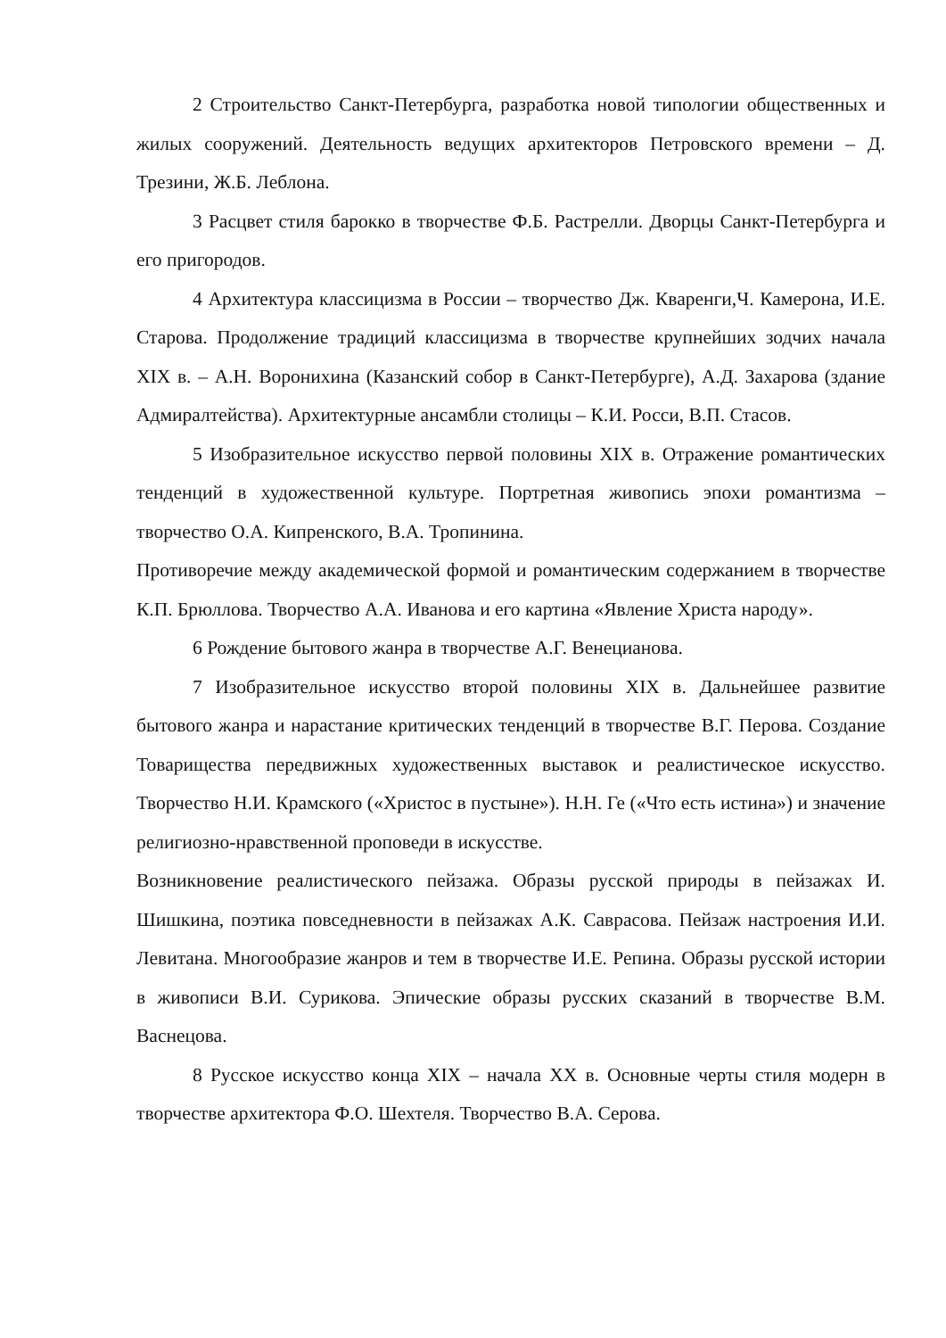2 Строительство Санкт-Петербурга, разработка новой типологии общественных и жилых сооружений. Деятельность ведущих архитекторов Петровского времени – Д. Трезини, Ж.Б. Леблона.
3 Расцвет стиля барокко в творчестве Ф.Б. Растрелли. Дворцы Санкт-Петербурга и его пригородов.
4 Архитектура классицизма в России – творчество Дж. Кваренги,Ч. Камерона, И.Е. Старова. Продолжение традиций классицизма в творчестве крупнейших зодчих начала XIX в. – А.Н. Воронихина (Казанский собор в Санкт-Петербурге), А.Д. Захарова (здание Адмиралтейства). Архитектурные ансамбли столицы – К.И. Росси, В.П. Стасов.
5 Изобразительное искусство первой половины XIX в. Отражение романтических тенденций в художественной культуре. Портретная живопись эпохи романтизма – творчество О.А. Кипренского, В.А. Тропинина.
Противоречие между академической формой и романтическим содержанием в творчестве К.П. Брюллова. Творчество А.А. Иванова и его картина «Явление Христа народу».
6 Рождение бытового жанра в творчестве А.Г. Венецианова.
7 Изобразительное искусство второй половины XIX в. Дальнейшее развитие бытового жанра и нарастание критических тенденций в творчестве В.Г. Перова. Создание Товарищества передвижных художественных выставок и реалистическое искусство. Творчество Н.И. Крамского («Христос в пустыне»). Н.Н. Ге («Что есть истина») и значение религиозно-нравственной проповеди в искусстве.
Возникновение реалистического пейзажа. Образы русской природы в пейзажах И. Шишкина, поэтика повседневности в пейзажах А.К. Саврасова. Пейзаж настроения И.И. Левитана. Многообразие жанров и тем в творчестве И.Е. Репина. Образы русской истории в живописи В.И. Сурикова. Эпические образы русских сказаний в творчестве В.М. Васнецова.
8 Русское искусство конца XIX – начала XX в. Основные черты стиля модерн в творчестве архитектора Ф.О. Шехтеля. Творчество В.А. Серова.